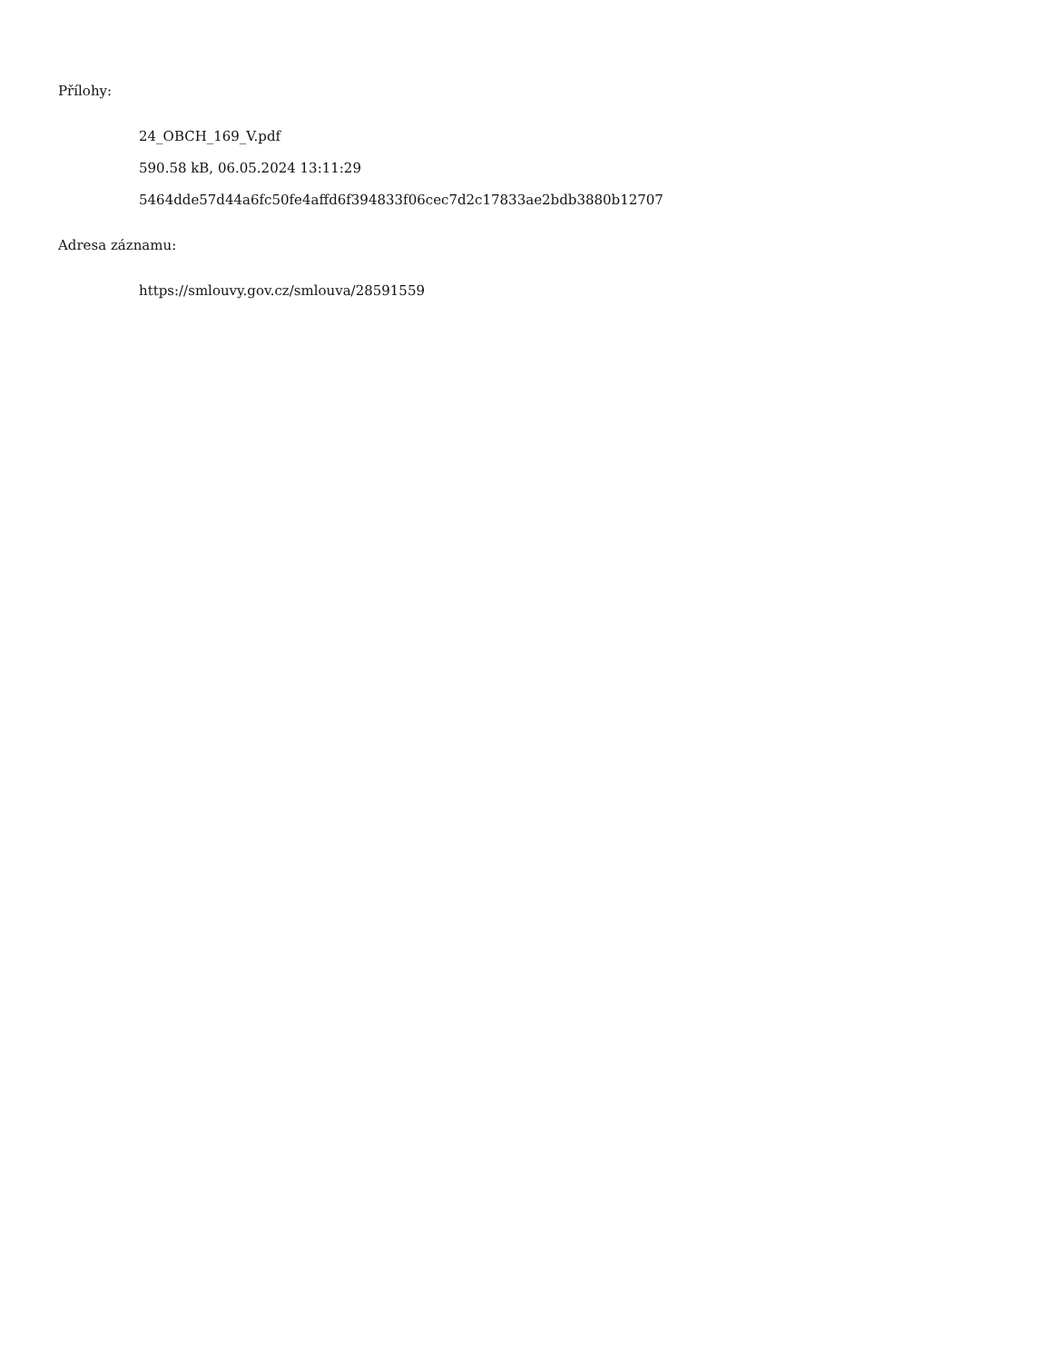Přílohy:
24_OBCH_169_V.pdf
590.58 kB, 06.05.2024 13:11:29
5464dde57d44a6fc50fe4affd6f394833f06cec7d2c17833ae2bdb3880b12707
Adresa záznamu:
https://smlouvy.gov.cz/smlouva/28591559